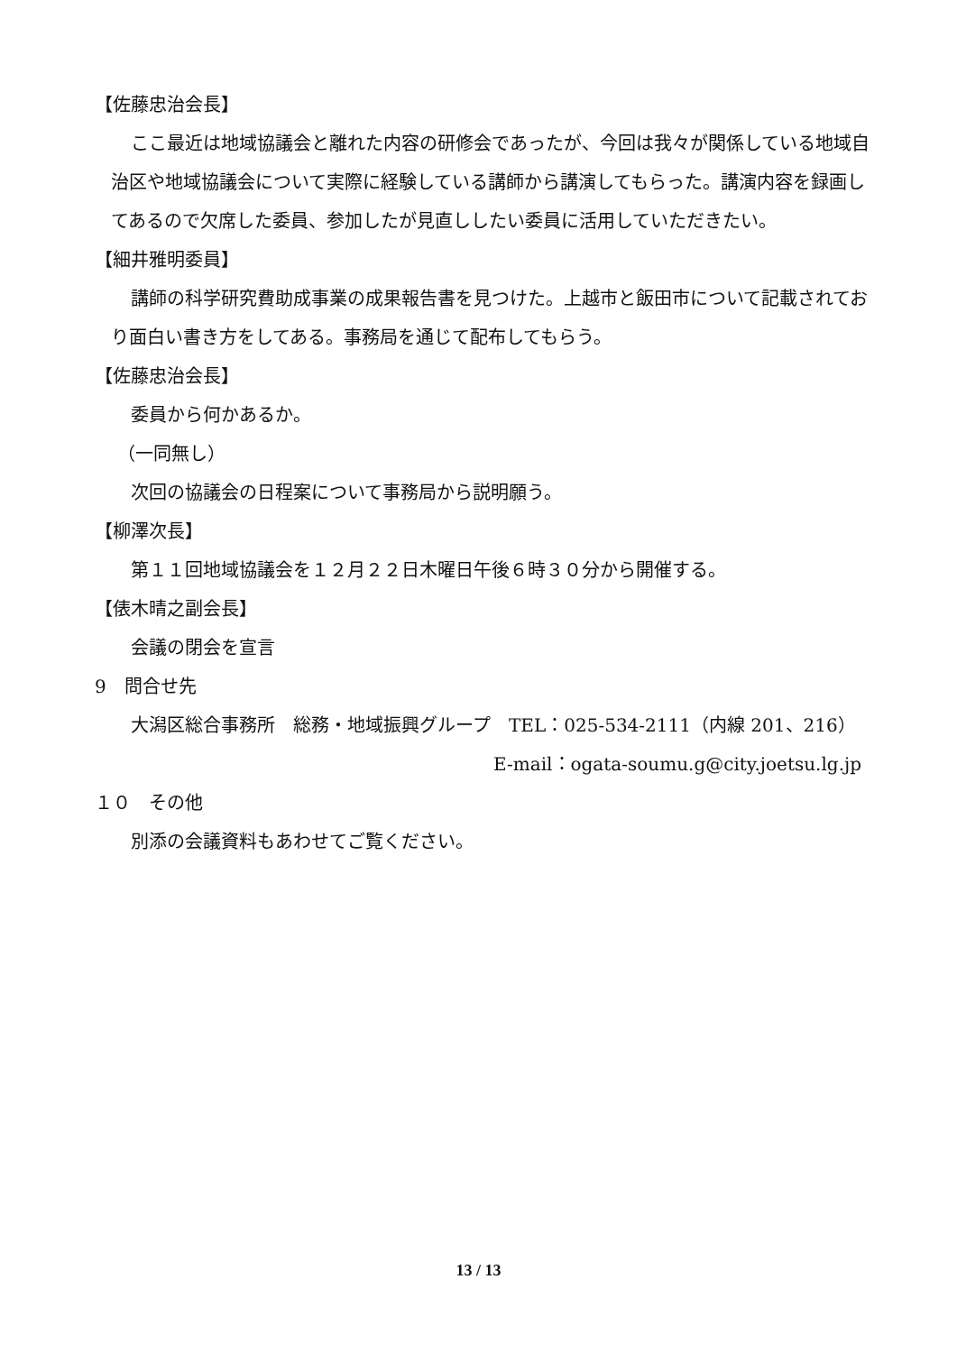【佐藤忠治会長】
ここ最近は地域協議会と離れた内容の研修会であったが、今回は我々が関係している地域自治区や地域協議会について実際に経験している講師から講演してもらった。講演内容を録画してあるので欠席した委員、参加したが見直ししたい委員に活用していただきたい。
【細井雅明委員】
講師の科学研究費助成事業の成果報告書を見つけた。上越市と飯田市について記載されており面白い書き方をしてある。事務局を通じて配布してもらう。
【佐藤忠治会長】
委員から何かあるか。
（一同無し）
次回の協議会の日程案について事務局から説明願う。
【柳澤次長】
第１１回地域協議会を１２月２２日木曜日午後６時３０分から開催する。
【俵木晴之副会長】
会議の閉会を宣言
9　問合せ先
大潟区総合事務所　総務・地域振興グループ　TEL：025-534-2111（内線 201、216）
E-mail：ogata-soumu.g@city.joetsu.lg.jp
１０　その他
別添の会議資料もあわせてご覧ください。
13 / 13